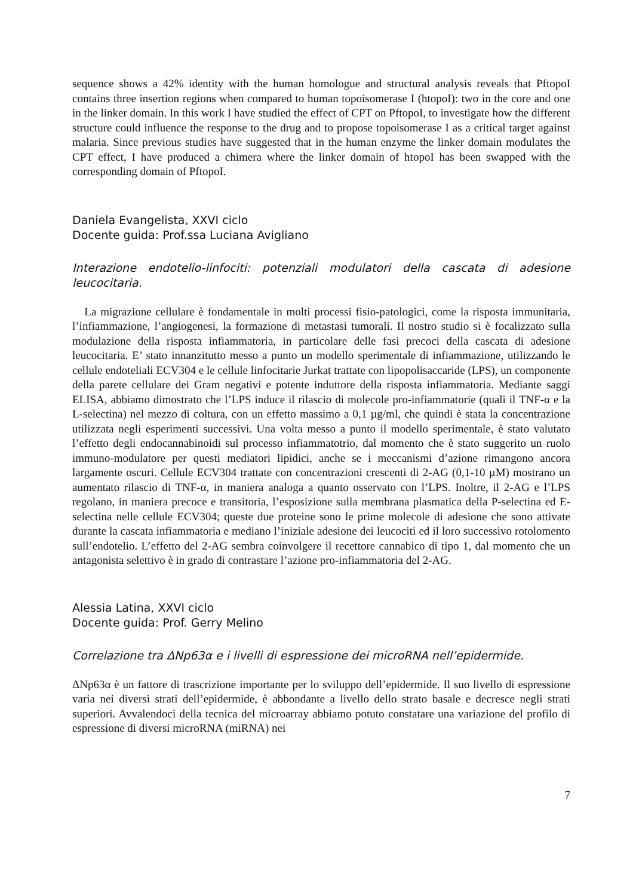sequence shows a 42% identity with the human homologue and structural analysis reveals that PftopoI contains three insertion regions when compared to human topoisomerase I (htopoI): two in the core and one in the linker domain. In this work I have studied the effect of CPT on PftopoI, to investigate how the different structure could influence the response to the drug and to propose topoisomerase I as a critical target against malaria. Since previous studies have suggested that in the human enzyme the linker domain modulates the CPT effect, I have produced a chimera where the linker domain of htopoI has been swapped with the corresponding domain of PftopoI.
Daniela Evangelista, XXVI ciclo
Docente guida: Prof.ssa Luciana Avigliano
Interazione endotelio-linfociti: potenziali modulatori della cascata di adesione leucocitaria.
La migrazione cellulare è fondamentale in molti processi fisio-patologici, come la risposta immunitaria, l’infiammazione, l’angiogenesi, la formazione di metastasi tumorali. Il nostro studio si è focalizzato sulla modulazione della risposta infiammatoria, in particolare delle fasi precoci della cascata di adesione leucocitaria. E’ stato innanzitutto messo a punto un modello sperimentale di infiammazione, utilizzando le cellule endoteliali ECV304 e le cellule linfocitarie Jurkat trattate con lipopolisaccaride (LPS), un componente della parete cellulare dei Gram negativi e potente induttore della risposta infiammatoria. Mediante saggi ELISA, abbiamo dimostrato che l’LPS induce il rilascio di molecole pro-infiammatorie (quali il TNF-α e la L-selectina) nel mezzo di coltura, con un effetto massimo a 0,1 µg/ml, che quindi è stata la concentrazione utilizzata negli esperimenti successivi. Una volta messo a punto il modello sperimentale, è stato valutato l’effetto degli endocannabinoidi sul processo infiammatotrio, dal momento che è stato suggerito un ruolo immuno-modulatore per questi mediatori lipidici, anche se i meccanismi d’azione rimangono ancora largamente oscuri. Cellule ECV304 trattate con concentrazioni crescenti di 2-AG (0,1-10 µM) mostrano un aumentato rilascio di TNF-α, in maniera analoga a quanto osservato con l’LPS. Inoltre, il 2-AG e l’LPS regolano, in maniera precoce e transitoria, l’esposizione sulla membrana plasmatica della P-selectina ed E-selectina nelle cellule ECV304; queste due proteine sono le prime molecole di adesione che sono attivate durante la cascata infiammatoria e mediano l’iniziale adesione dei leucociti ed il loro successivo rotolomento sull’endotelio. L’effetto del 2-AG sembra coinvolgere il recettore cannabico di tipo 1, dal momento che un antagonista selettivo è in grado di contrastare l’azione pro-infiammatoria del 2-AG.
Alessia Latina, XXVI ciclo
Docente guida: Prof. Gerry Melino
Correlazione tra ΔNp63α e i livelli di espressione dei microRNA nell’epidermide.
ΔNp63α è un fattore di trascrizione importante per lo sviluppo dell’epidermide. Il suo livello di espressione varia nei diversi strati dell’epidermide, è abbondante a livello dello strato basale e decresce negli strati superiori. Avvalendoci della tecnica del microarray abbiamo potuto constatare una variazione del profilo di espressione di diversi microRNA (miRNA) nei
7